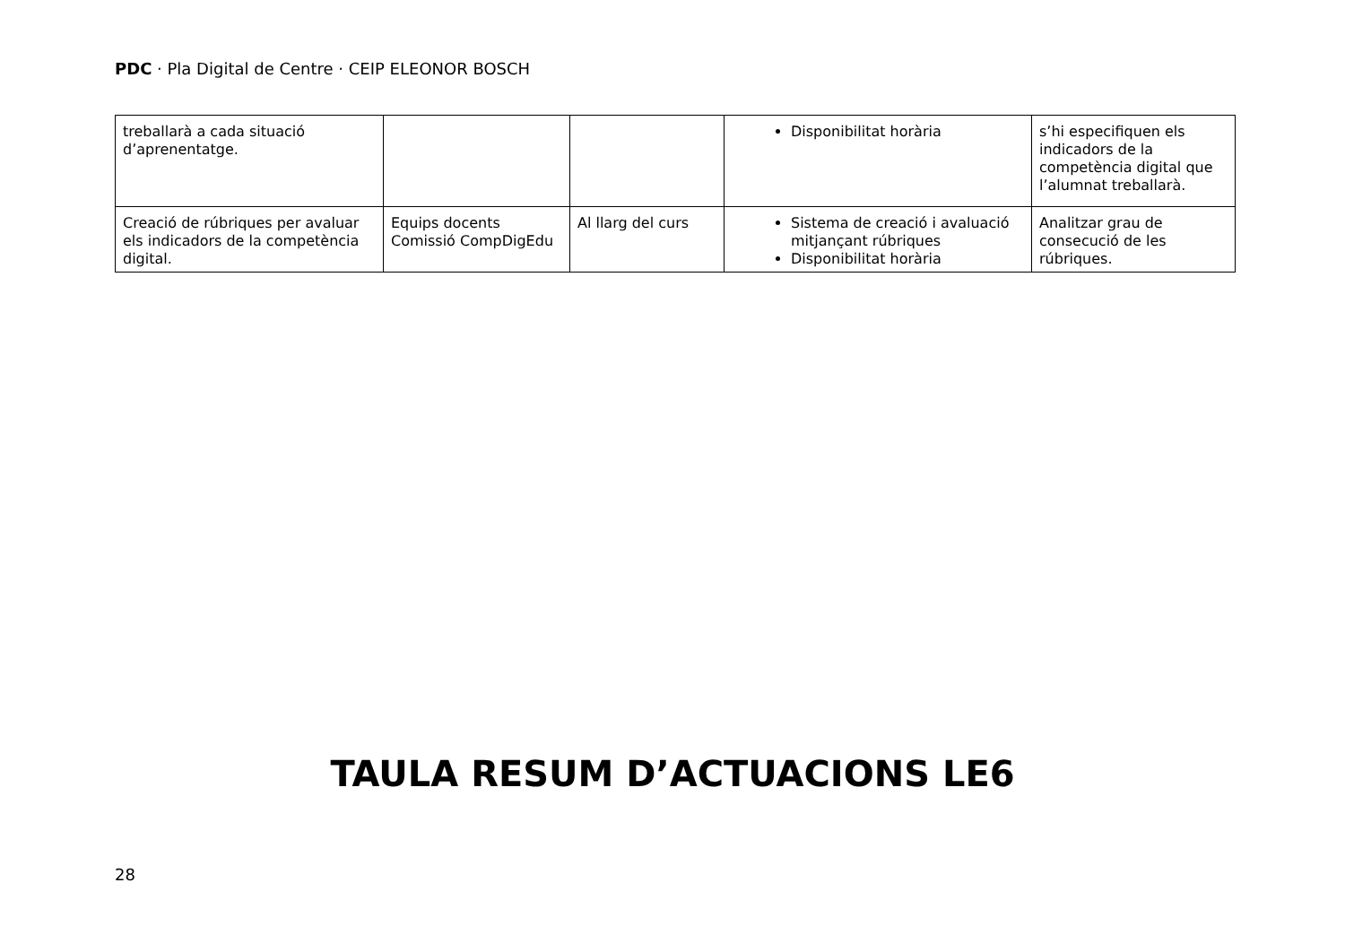PDC · Pla Digital de Centre · CEIP ELEONOR BOSCH
| treballarà a cada situació d’aprenentatge. | | | Disponibilitat horària | s’hi especifiquen els indicadors de la competència digital que l’alumnat treballarà. |
| Creació de rúbriques per avaluar els indicadors de la competència digital. | Equips docents Comissió CompDigEdu | Al llarg del curs | Sistema de creació i avaluació mitjançant rúbriques Disponibilitat horària | Analitzar grau de consecució de les rúbriques. |
TAULA RESUM D’ACTUACIONS LE6
28